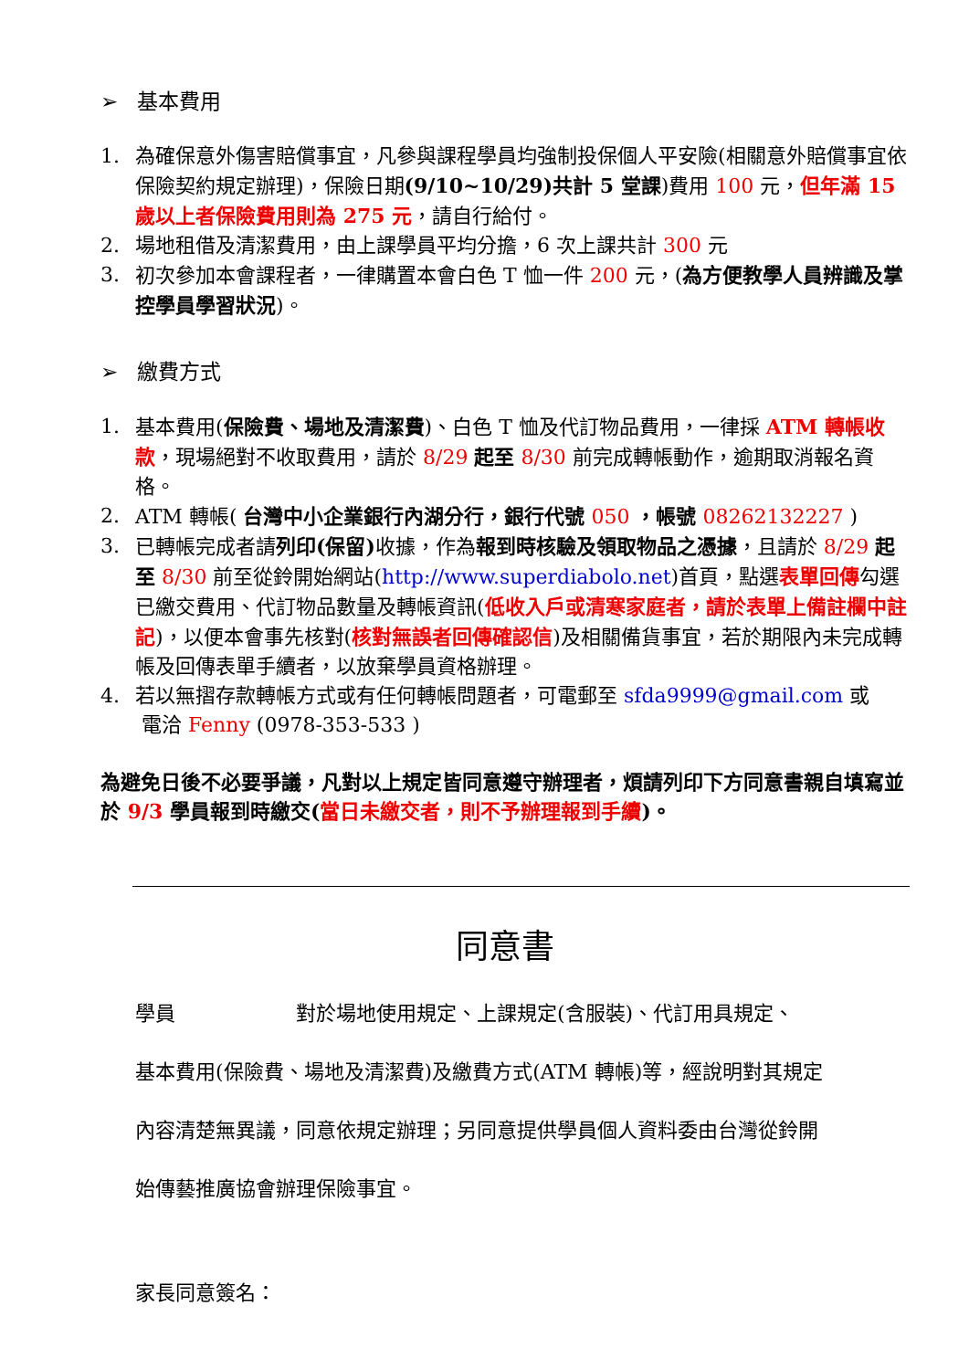➢ 基本費用
1. 為確保意外傷害賠償事宜，凡參與課程學員均強制投保個人平安險(相關意外賠償事宜依保險契約規定辦理)，保險日期(9/10~10/29)共計 5 堂課)費用 100 元，但年滿 15 歲以上者保險費用則為 275 元，請自行給付。
2. 場地租借及清潔費用，由上課學員平均分擔，6 次上課共計 300 元
3. 初次參加本會課程者，一律購置本會白色 T 恤一件 200 元，(為方便教學人員辨識及掌控學員學習狀況)。
➢ 繳費方式
1. 基本費用(保險費、場地及清潔費)、白色 T 恤及代訂物品費用，一律採 ATM 轉帳收款，現場絕對不收取費用，請於 8/29 起至 8/30 前完成轉帳動作，逾期取消報名資格。
2. ATM 轉帳( 台灣中小企業銀行內湖分行，銀行代號 050 ，帳號 08262132227 )
3. 已轉帳完成者請列印(保留) 收據，作為報到時核驗及領取物品之憑據，且請於 8/29 起至 8/30 前至從鈴開始網站(http://www.superdiabolo.net)首頁，點選表單回傳勾選已繳交費用、代訂物品數量及轉帳資訊(低收入戶或清寒家庭者，請於表單上備註欄中註記)，以便本會事先核對(核對無誤者回傳確認信)及相關備貨事宜，若於期限內未完成轉帳及回傳表單手續者，以放棄學員資格辦理。
4. 若以無摺存款轉帳方式或有任何轉帳問題者，可電郵至 sfda9999@gmail.com 或
電洽 Fenny (0978-353-533 )
為避免日後不必要爭議，凡對以上規定皆同意遵守辦理者，煩請列印下方同意書親自填寫並於 9/3 學員報到時繳交(當日未繳交者，則不予辦理報到手續)。
同意書
學員　　　　　　對於場地使用規定、上課規定(含服裝)、代訂用具規定、
基本費用(保險費、場地及清潔費)及繳費方式(ATM 轉帳)等，經說明對其規定
內容清楚無異議，同意依規定辦理；另同意提供學員個人資料委由台灣從鈴開
始傳藝推廣協會辦理保險事宜。
家長同意簽名：